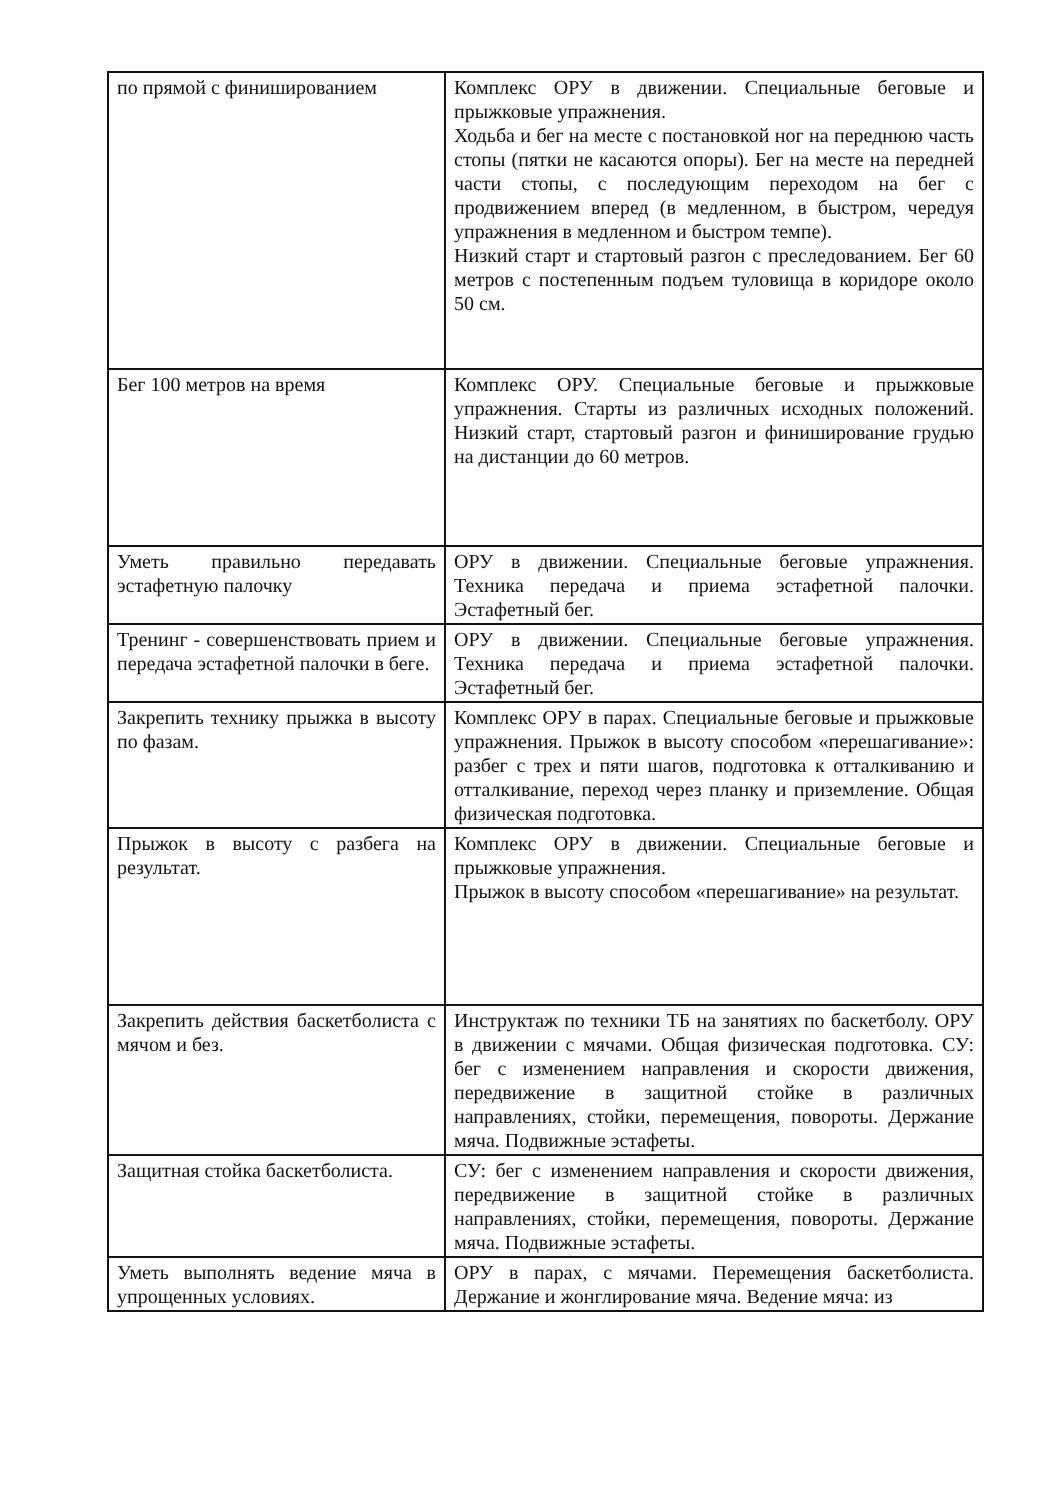| по прямой с финишированием | Комплекс ОРУ в движении. Специальные беговые и прыжковые упражнения. Ходьба и бег на месте с постановкой ног на переднюю часть стопы (пятки не касаются опоры). Бег на месте на передней части стопы, с последующим переходом на бег с продвижением вперед (в медленном, в быстром, чередуя упражнения в медленном и быстром темпе). Низкий старт и стартовый разгон с преследованием. Бег 60 метров с постепенным подъем туловища в коридоре около 50 см. |
| Бег 100 метров на время | Комплекс ОРУ. Специальные беговые и прыжковые упражнения. Старты из различных исходных положений. Низкий старт, стартовый разгон и финиширование грудью на дистанции до 60 метров. |
| Уметь правильно передавать эстафетную палочку | ОРУ в движении. Специальные беговые упражнения. Техника передача и приема эстафетной палочки. Эстафетный бег. |
| Тренинг - совершенствовать прием и передача эстафетной палочки в беге. | ОРУ в движении. Специальные беговые упражнения. Техника передача и приема эстафетной палочки. Эстафетный бег. |
| Закрепить технику прыжка в высоту по фазам. | Комплекс ОРУ в парах. Специальные беговые и прыжковые упражнения. Прыжок в высоту способом «перешагивание»: разбег с трех и пяти шагов, подготовка к отталкиванию и отталкивание, переход через планку и приземление. Общая физическая подготовка. |
| Прыжок в высоту с разбега на результат. | Комплекс ОРУ в движении. Специальные беговые и прыжковые упражнения. Прыжок в высоту способом «перешагивание» на результат. |
| Закрепить действия баскетболиста с мячом и без. | Инструктаж по техники ТБ на занятиях по баскетболу. ОРУ в движении с мячами. Общая физическая подготовка. СУ: бег с изменением направления и скорости движения, передвижение в защитной стойке в различных направлениях, стойки, перемещения, повороты. Держание мяча. Подвижные эстафеты. |
| Защитная стойка баскетболиста. | СУ: бег с изменением направления и скорости движения, передвижение в защитной стойке в различных направлениях, стойки, перемещения, повороты. Держание мяча. Подвижные эстафеты. |
| Уметь выполнять ведение мяча в упрощенных условиях. | ОРУ в парах, с мячами. Перемещения баскетболиста. Держание и жонглирование мяча. Ведение мяча: из |